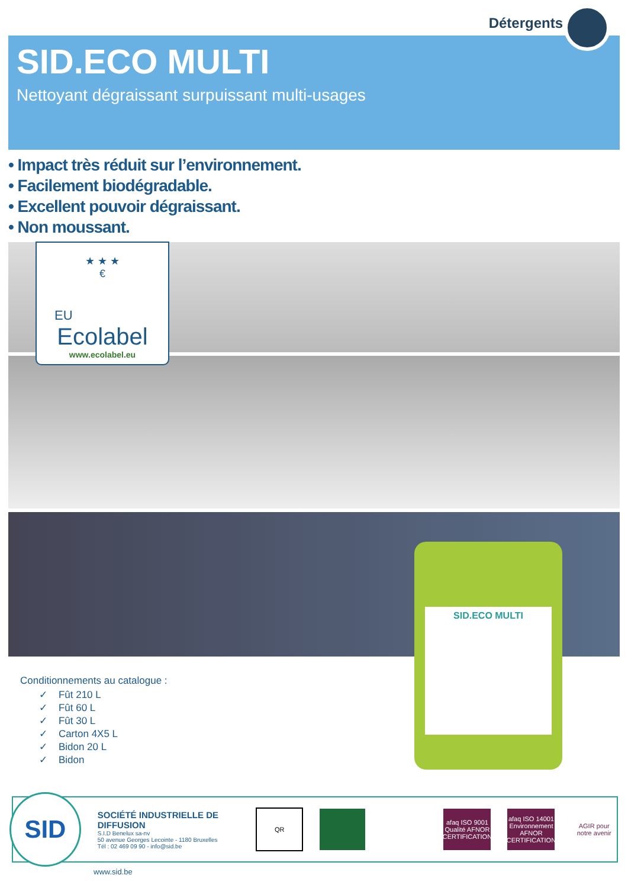Détergents
SID.ECO MULTI
Nettoyant dégraissant surpuissant multi-usages
• Impact très réduit sur l’environnement.
• Facilement biodégradable.
• Excellent pouvoir dégraissant.
• Non moussant.
★ ★ ★
€
EU
Ecolabel
www.ecolabel.eu
Conditionnements au catalogue :
✓ Fût 210 L
✓ Fût 60 L
✓ Fût 30 L
✓ Carton 4X5 L
✓ Bidon 20 L
✓ Bidon
SID.ECO MULTI
SID
SOCIÉTÉ INDUSTRIELLE DE DIFFUSION
S.I.D Benelux sa-nv
50 avenue Georges Lecointe - 1180 Bruxelles
Tél : 02 469 09 90 - info@sid.be
QR
afaq ISO 9001 Qualité AFNOR CERTIFICATION
afaq ISO 14001 Environnement AFNOR CERTIFICATION
AGIR pour notre avenir
www.sid.be